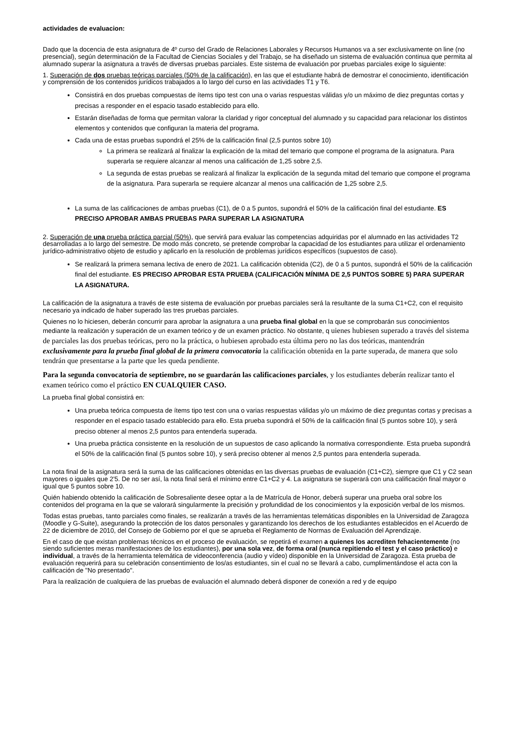actividades de evaluacion:
Dado que la docencia de esta asignatura de 4º curso del Grado de Relaciones Laborales y Recursos Humanos va a ser exclusivamente on line (no presencial), según determinación de la Facultad de Ciencias Sociales y del Trabajo, se ha diseñado un sistema de evaluación continua que permita al alumnado superar la asignatura a través de diversas pruebas parciales. Este sistema de evaluación por pruebas parciales exige lo siguiente:
1. Superación de dos pruebas teóricas parciales (50% de la calificación), en las que el estudiante habrá de demostrar el conocimiento, identificación y comprensión de los contenidos jurídicos trabajados a lo largo del curso en las actividades T1 y T6.
Consistirá en dos pruebas compuestas de ítems tipo test con una o varias respuestas válidas y/o un máximo de diez preguntas cortas y precisas a responder en el espacio tasado establecido para ello.
Estarán diseñadas de forma que permitan valorar la claridad y rigor conceptual del alumnado y su capacidad para relacionar los distintos elementos y contenidos que configuran la materia del programa.
Cada una de estas pruebas supondrá el 25% de la calificación final (2,5 puntos sobre 10)
La primera se realizará al finalizar la explicación de la mitad del temario que compone el programa de la asignatura. Para superarla se requiere alcanzar al menos una calificación de 1,25 sobre 2,5.
La segunda de estas pruebas se realizará al finalizar la explicación de la segunda mitad del temario que compone el programa de la asignatura. Para superarla se requiere alcanzar al menos una calificación de 1,25 sobre 2,5.
La suma de las calificaciones de ambas pruebas (C1), de 0 a 5 puntos, supondrá el 50% de la calificación final del estudiante. ES PRECISO APROBAR AMBAS PRUEBAS PARA SUPERAR LA ASIGNATURA
2. Superación de una prueba práctica parcial (50%), que servirá para evaluar las competencias adquiridas por el alumnado en las actividades T2 desarrolladas a lo largo del semestre. De modo más concreto, se pretende comprobar la capacidad de los estudiantes para utilizar el ordenamiento jurídico-administrativo objeto de estudio y aplicarlo en la resolución de problemas jurídicos específicos (supuestos de caso).
Se realizará la primera semana lectiva de enero de 2021. La calificación obtenida (C2), de 0 a 5 puntos, supondrá el 50% de la calificación final del estudiante. ES PRECISO APROBAR ESTA PRUEBA (CALIFICACIÓN MÍNIMA DE 2,5 PUNTOS SOBRE 5) PARA SUPERAR LA ASIGNATURA.
La calificación de la asignatura a través de este sistema de evaluación por pruebas parciales será la resultante de la suma C1+C2, con el requisito necesario ya indicado de haber superado las tres pruebas parciales.
Quienes no lo hiciesen, deberán concurrir para aprobar la asignatura a una prueba final global en la que se comprobarán sus conocimientos mediante la realización y superación de un examen teórico y de un examen práctico. No obstante, q uienes hubiesen superado a través del sistema de parciales las dos pruebas teóricas, pero no la práctica, o hubiesen aprobado esta última pero no las dos teóricas, mantendrán exclusivamente para la prueba final global de la primera convocatoria la calificación obtenida en la parte superada, de manera que solo tendrán que presentarse a la parte que les queda pendiente.
Para la segunda convocatoria de septiembre, no se guardarán las calificaciones parciales, y los estudiantes deberán realizar tanto el examen teórico como el práctico EN CUALQUIER CASO.
La prueba final global consistirá en:
Una prueba teórica compuesta de ítems tipo test con una o varias respuestas válidas y/o un máximo de diez preguntas cortas y precisas a responder en el espacio tasado establecido para ello. Esta prueba supondrá el 50% de la calificación final (5 puntos sobre 10), y será preciso obtener al menos 2,5 puntos para entenderla superada.
Una prueba práctica consistente en la resolución de un supuestos de caso aplicando la normativa correspondiente. Esta prueba supondrá el 50% de la calificación final (5 puntos sobre 10), y será preciso obtener al menos 2,5 puntos para entenderla superada.
La nota final de la asignatura será la suma de las calificaciones obtenidas en las diversas pruebas de evaluación (C1+C2), siempre que C1 y C2 sean mayores o iguales que 2'5. De no ser así, la nota final será el mínimo entre C1+C2 y 4. La asignatura se superará con una calificación final mayor o igual que 5 puntos sobre 10.
Quién habiendo obtenido la calificación de Sobresaliente desee optar a la de Matrícula de Honor, deberá superar una prueba oral sobre los contenidos del programa en la que se valorará singularmente la precisión y profundidad de los conocimientos y la exposición verbal de los mismos.
Todas estas pruebas, tanto parciales como finales, se realizarán a través de las herramientas telemáticas disponibles en la Universidad de Zaragoza (Moodle y G-Suite), asegurando la protección de los datos personales y garantizando los derechos de los estudiantes establecidos en el Acuerdo de 22 de diciembre de 2010, del Consejo de Gobierno por el que se aprueba el Reglamento de Normas de Evaluación del Aprendizaje.
En el caso de que existan problemas técnicos en el proceso de evaluación, se repetirá el examen a quienes los acrediten fehacientemente (no siendo suficientes meras manifestaciones de los estudiantes), por una sola vez, de forma oral (nunca repitiendo el test y el caso práctico) e individual, a través de la herramienta telemática de videoconferencia (audio y vídeo) disponible en la Universidad de Zaragoza. Esta prueba de evaluación requerirá para su celebración consentimiento de los/as estudiantes, sin el cual no se llevará a cabo, cumplimentándose el acta con la calificación de "No presentado".
Para la realización de cualquiera de las pruebas de evaluación el alumnado deberá disponer de conexión a red y de equipo